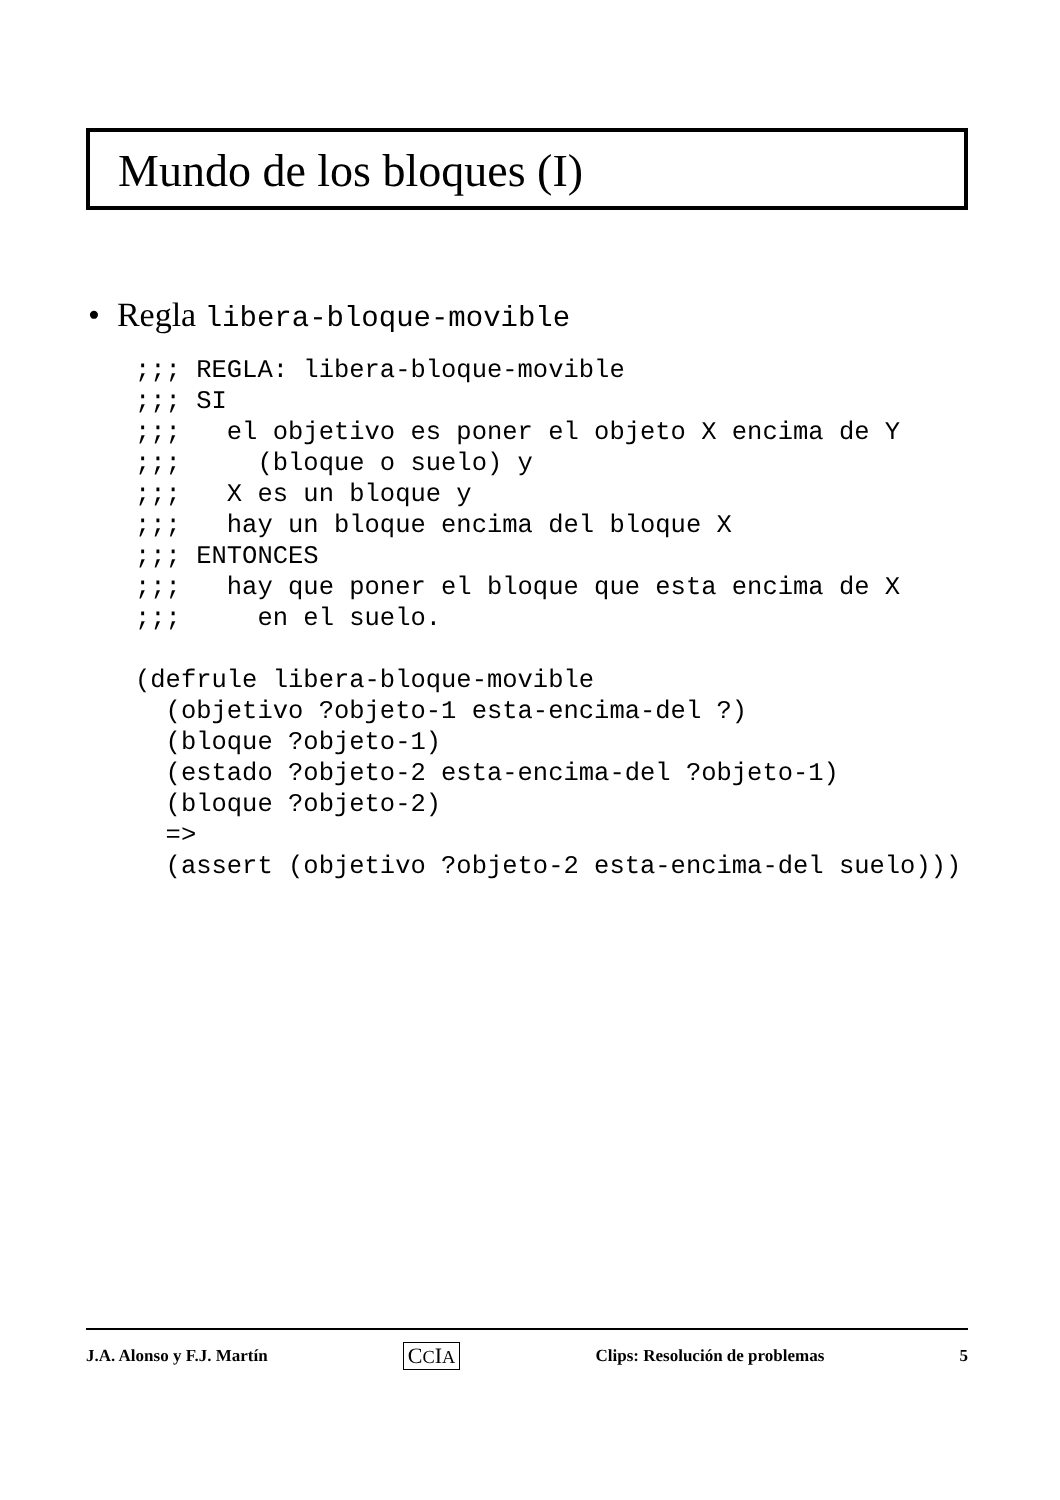Mundo de los bloques (I)
• Regla libera-bloque-movible
;;; REGLA: libera-bloque-movible
;;; SI
;;;   el objetivo es poner el objeto X encima de Y
;;;     (bloque o suelo) y
;;;   X es un bloque y
;;;   hay un bloque encima del bloque X
;;; ENTONCES
;;;   hay que poner el bloque que esta encima de X
;;;     en el suelo.

(defrule libera-bloque-movible
  (objetivo ?objeto-1 esta-encima-del ?)
  (bloque ?objeto-1)
  (estado ?objeto-2 esta-encima-del ?objeto-1)
  (bloque ?objeto-2)
  =>
  (assert (objetivo ?objeto-2 esta-encima-del suelo)))
J.A. Alonso y F.J. Martín CCIA Clips: Resolución de problemas 5